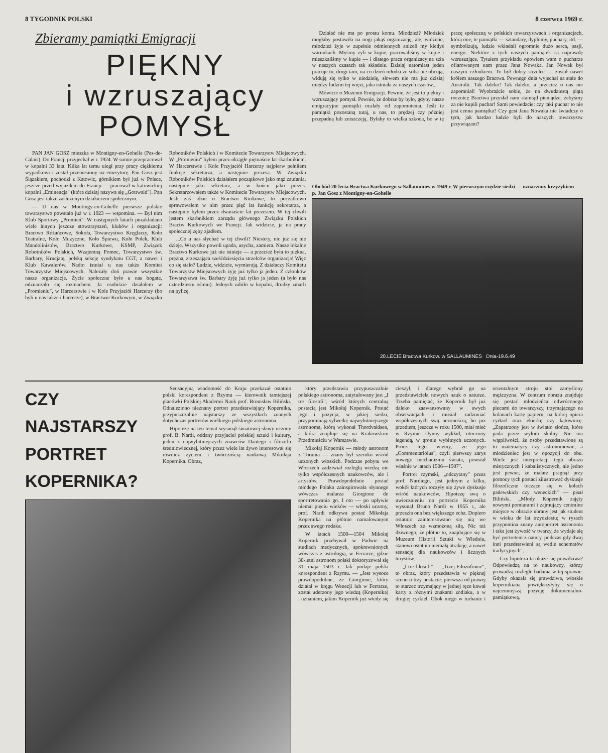8 TYGODNIK POLSKI 8 czerwca 1969 r.
Zbieramy pamiątki Emigracji
PIĘKNY
i wzruszający
POMYSŁ
PAN JAN GOSZ mieszka w Montigny-en-Gohelle (Pas-de-Calais). Do Francji przyjechał w r. 1924. W sumie przepracował w kopalni 33 lata. Kilka lat temu uległ przy pracy ciężkiemu wypadkowi i został przeniesiony na emeryturę. Pan Gosz jest Ślązakiem, pochodzi z Katowic, górnikiem był już w Polsce, jeszcze przed wyjazdem do Francji — pracował w katowickiej kopalni „Eminencja" (która dzisiaj nazywa się „Gottwald"). Pan Gosz jest także zasłużonym działaczem społecznym.
— U nas w Montingy-en-Gohelle pierwsze polskie towarzystwo powstało już w r. 1923 — wspomina. — Był nim Klub Sportowy „Promień". W następnych latach pozakładano wiele innych jeszcze stowarzyszeń, klubów i organizacji: Bractwo Różańcowe, Sokoła, Towarzystwo Kręglarzy, Koło Teatralne, Koło Muzyczne, Koło Śpiewu, Koło Polek, Klub Mandolinistów, Bractwo Kurkowe, KSMP, Związek Robotników Polskich, Wzajemną Pomoc, Towarzystwo św. Barbary, Krucjatę, polską sekcję syndykatu CGT, a nawet i Klub Kawalerów. Nadto istniał u nas także Komitet Towarzystw Miejscowych. Należały doń prawie wszystkie nasze organizacje. Życie społeczne było u nas bogate, odznaczało się rozmachem. Ja osobiście działałem w „Promieniu", w Harcerstwie i w Kole Przyjaciół Harcerzy (bo byli u nas także i harcerze), w Bractwie Kurkowym, w Związku Robotników Polskich i w Komitecie Towarzystw Miejscowych. W „Promieniu" byłem przez okrągłe piętnaście lat skarbnikiem. W Harcerstwie i Kole Przyjaciół Harcerzy najpierw pełniłem funkcję sekretarza, a następnie prezesa. W Związku Robotników Polskich działałem początkowo jako mąż zaufania, następnie jako sekretarz, a w końcu jako prezes. Sekretarzowałem także w Komitecie Towarzystw Miejscowych. Jeśli zaś idzie o Bractwo Kurkowe, to początkowo sprawowałem w nim przez pięć lat funkcję sekretarza, a następnie byłem przez dwanaście lat prezesem. W tej chwili jestem skarbnikiem zarządu głównego Związku Polskich Bractw Kurkowych we Francji. Jak widzicie, ja na pracy społecznej zęby zjadłem.
...Co u nas słychać w tej chwili? Niestety, nic już się nie dzieje. Wszystko powoli upada, usycha, zamiera. Nasze lokalne Bractwo Kurkowe już nie istnieje — a przecież była to piękna, prężna, zrzeszająca sześćdziesięciu strzelców organizacja! Więc co się stało? Ludzie, widzicie, wymierają. Z działaczy Komitetu Towarzystw Miejscowych żyję już tylko ja jeden. Z członków Towarzystwa św. Barbary żyję już tylko ja jeden (a było nas czterdziestu ośmiu). Jednych zabiło w kopalni, drudzy zmarli na pylicę.
Działać nie ma po prostu komu. Młodzież? Młodzież mogłaby postawiła na nogi jakąś organizację, ale, widzicie, młodzież żyje w zupełnie odmiennych aniżeli my kiedyś warunkach. Myśmy żyli w kupie, pracowaliśmy w kupie i mieszkaliśmy w kupie — i dlatego praca organizacyjna szła w naszych czasach tak składnie. Dzisiaj natomiast jeden pracuje tu, drugi tam, na co dzień młodzi ze sobą nie obcują, widują się tylko w niedzielę, słowem nie ma już dzisiaj między ludźmi tej więzi, jaka istniała za naszych czasów...
Mówicie o Muzeum Emigracji. Pewnie, że jest to piękny i wzruszający pomysł. Pewnie, że dobrze by było, gdyby nasze emigracyjne pamiątki ocalały od zapomnienia. Jeśli te pamiątki pozostaną tutaj, u nas, to prędzej czy później przepadną lub zniszczeją. Byłaby to wielka szkoda, bo w tę pracę społeczną w polskich towarzystwach i organizacjach, którą one, te pamiątki — sztandary, dyplomy, puchary, itd. — symbolizują, ludzie wkładali ogromnie dużo serca, pasji, energii. Niektóre z tych naszych pamiątek są naprawdę wzruszające. Tytułem przykładu opowiem wam o pucharze ofiarowanym nam przez Jana Nowaka. Jan Nowak był naszym członkiem. To był dobry strzelec — został nawet królem naszego Bractwa. Pewnego dnia wyjechał na stałe do Australii. Tak daleko! Tak daleko, a przecież o nas nie zapomniał! Wyobraźcie sobie, że na dwudziestą piątą rocznicę Bractwa przysłał nam stamtąd pieniądze, żebyśmy za nie kupili puchar! Sami powiedzcie: czy taki puchar to nie jest cenna pamiątka? Czy gest Jana Nowaka nie świadczy o tym, jak bardzo ludzie byli do naszych towarzystw przywiązani?
Obchód 20-lecia Bractwa Kurkowego w Sallaumines w 1949 r. W pierwszym rzędzie siedzi — oznaczony krzyżykiem — p. Jan Gosz z Montigny-en-Gohelle
20.LECIE Bractwa Kurkow. w SALLAUMINES Dnia-19.6.49
CZY
NAJSTARSZY
PORTRET
KOPERNIKA?
Sensacyjną wiadomość do Kraju przekazał ostatnio polski korespondent z Rzymu — kierownik tamtejszej placówki Polskiej Akademii Nauk prof. Bronisław Biliński. Odnaleziono nieznany portret przedstawiający Kopernika, przypuszczalnie najstarszy ze wszystkich znanych dotychczas portretów wielkiego polskiego astronoma.
Hipotezę na ten temat wysunął światowej sławy uczony prof. B. Nardi, oddany przyjaciel polskiej sztuki i kultury, jeden z najwybitniejszych znawców Dantego i filozofii średniowiecznej, który przez wiele lat żywo interesował się również życiem i twórczością naukową Mikołaja Kopernika. Obraz,
który przedstawia przypuszczalnie polskiego astronoma, zatytułowany jest „I tre filosofi", wśród których centralną postacią jest Mikołaj Kopernik. Postać jego i pozycja, w jakiej siedzi, przypominają sylwetkę najwybitniejszego astronoma, którą wykonał Thordvaldsen, a która znajduje się na Krakowskim Przedmieściu w Warszawie.
Mikołaj Kopernik — młody astronom z Torunia — znany był szeroko wśród uczonych włoskich. Podczas pobytu we Włoszech zadziwiał rozległą wiedzą nie tylko współczesnych naukowców, ale i artystów. Prawdopodobnie postać młodego Polaka zainspirowała słynnego wówczas malarza Giorgione do sportretowania go. I oto — po upływie niemal pięciu wieków — włoski uczony, prof. Nardi odkrywa postać Mikołaja Kopernika na płótnie namalowanym przez swego rodaka.
W latach 1500—1504 Mikołaj Kopernik przebywał w Padwie na studiach medycznych, spokrewnionych wówczas z astrologią, w Ferrarze, gdzie 30-letni astronom polski doktoryzował się 31 maja 1503 r. Jak podaje polski korespondent z Rzymu. — „Jest wysoce prawdopodobne, że Giorgione, który działał w kręgu Wenecji lub w Ferrarze, został uderzony jego wiedzą (Kopernika) i uznaniem, jakim Kopernik już wtedy się cieszył, i dlatego wybrał go na przedstawiciela nowych nauk o naturze. Trzeba pamiętać, że Kopernik był już daleko zaawansowany w swych obserwacjach i musiał zadziwiać współczesnych swą uczonością, bo już przedtem, jeszcze w roku 1500, miał mieć w Rzymie słynny wykład, otoczony legendą, w gronie wybitnych uczonych. Prócz tego wiemy, że jego „Commentariolus", czyli pierwszy zarys nowego mechanizmu świata, powstał właśnie w latach 1506—1507".
Portret rzymski, „odczytany" przez prof. Nardiego, jest jednym z kilku, wokół których toczyły się żywe dyskusje wśród naukowców. Hipotezę swą o uwiecznieniu na portrecie Kopernika wysunął Bruno Nardi w 1955 r., ale przeszła ona bez większego echa. Dopiero ostatnio zainteresowano się nią we Włoszech ze wzmożoną siłą. Nic też dziwnego, że płótno to, znajdujące się w Muzeum Historii Sztuki w Wiedniu, stanowi ostatnio niemałą atrakcję, a nawet sensację dla naukowców i licznych turystów.
„I tre filosofi" — „Trzej Filozofowie", to obraz, który przedstawia w pięknej scenerii trzy postacie: pierwsza od prawej to starzec trzymający w jednej ręce kawał karty z różnymi znakami zodiaku, a w drugiej cyrkiel. Obok niego w turbanie i orientalnym stroju stoi zamyślony mężczyzna. W centrum obrazu znajduje się postać młodzieńca odwróconego plecami do towarzyszy, trzymającego na kolanach kartę papieru, na której opiera cyrkiel oraz ekierkę czy kątownicę. „Zapatrzony jest w światło słońca, które pada przez wyłom skalny. Nie ma wątpliwości, że osoby przedstawione są to matematycy czy astronomowie, a młodzieniec jest w opozycji do obu. Wiele jest interpretacji tego obrazu mistycznych i kabalistycznych, ale jedno jest pewne, że malarz pragnął przy pomocy tych postaci zilustrować dyskusje filozoficzne toczące się w kołach padewskich czy weneckich" — pisał Biliński. „Młody Kopernik zajęty nowymi pomiarami i zajmujący centralne miejsce w obrazie ubrany jest jak student w wieku do lat trzydziestu; w rysach przypomina znany autoportret astronoma i taka jest żywość w twarzy, że wydaje się być portretem z natury, podczas gdy dwaj inni przedstawieni są wedle schematów tradycyjnych".
Czy hipoteza ta okaże się prawdziwa? Odpowiedzą na to naukowcy, którzy prowadzą rozległe badania w tej sprawie. Gdyby okazała się prawdziwa, włoskie kopernikiana powiększyłyby się o najcenniejszą pozycję dokumentalno-pamiątkową.